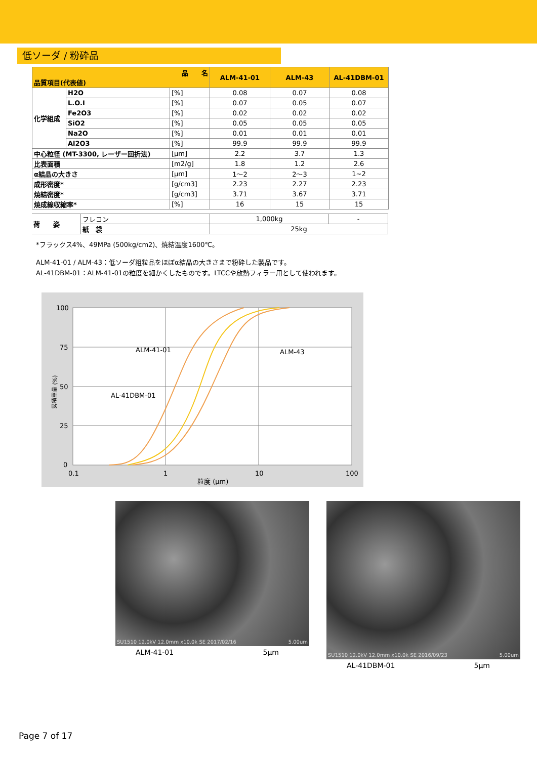低ソーダ / 粉砕品
| 品 名 品質項目(代表値) | | | ALM-41-01 | ALM-43 | AL-41DBM-01 |
| --- | --- | --- | --- | --- | --- |
| 化学組成 | H2O | [%] | 0.08 | 0.07 | 0.08 |
| | L.O.I | [%] | 0.07 | 0.05 | 0.07 |
| | Fe2O3 | [%] | 0.02 | 0.02 | 0.02 |
| | SiO2 | [%] | 0.05 | 0.05 | 0.05 |
| | Na2O | [%] | 0.01 | 0.01 | 0.01 |
| | Al2O3 | [%] | 99.9 | 99.9 | 99.9 |
| 中心粒径 (MT-3300, レーザー回折法) | | [μm] | 2.2 | 3.7 | 1.3 |
| 比表面積 | | [m2/g] | 1.8 | 1.2 | 2.6 |
| α結晶の大きさ | | [μm] | 1～2 | 2～3 | 1~2 |
| 成形密度* | | [g/cm3] | 2.23 | 2.27 | 2.23 |
| 焼結密度* | | [g/cm3] | 3.71 | 3.67 | 3.71 |
| 焼成線収縮率* | | [%] | 16 | 15 | 15 |
| 荷 姿 | フレコン | 1,000kg | - |
| | 紙 袋 | 25kg | |
*フラックス4%、49MPa (500kg/cm2)、焼結温度1600℃。
ALM-41-01 / ALM-43：低ソーダ粗粒品をほぼα結晶の大きさまで粉砕した製品です。
AL-41DBM-01：ALM-41-01の粒度を細かくしたものです。LTCCや放熱フィラー用として使われます。
100
75
50
25
0
0.1
1
10
100
粒度 (μm)
ALM-41-01
ALM-43
AL-41DBM-01
累積重量 (%)
SU1510 12.0kV 12.0mm x10.0k SE 2017/02/16 5.00um
ALM-41-01 5μm
SU1510 12.0kV 12.0mm x10.0k SE 2016/09/23 5.00um
AL-41DBM-01 5μm
Page 7 of 17